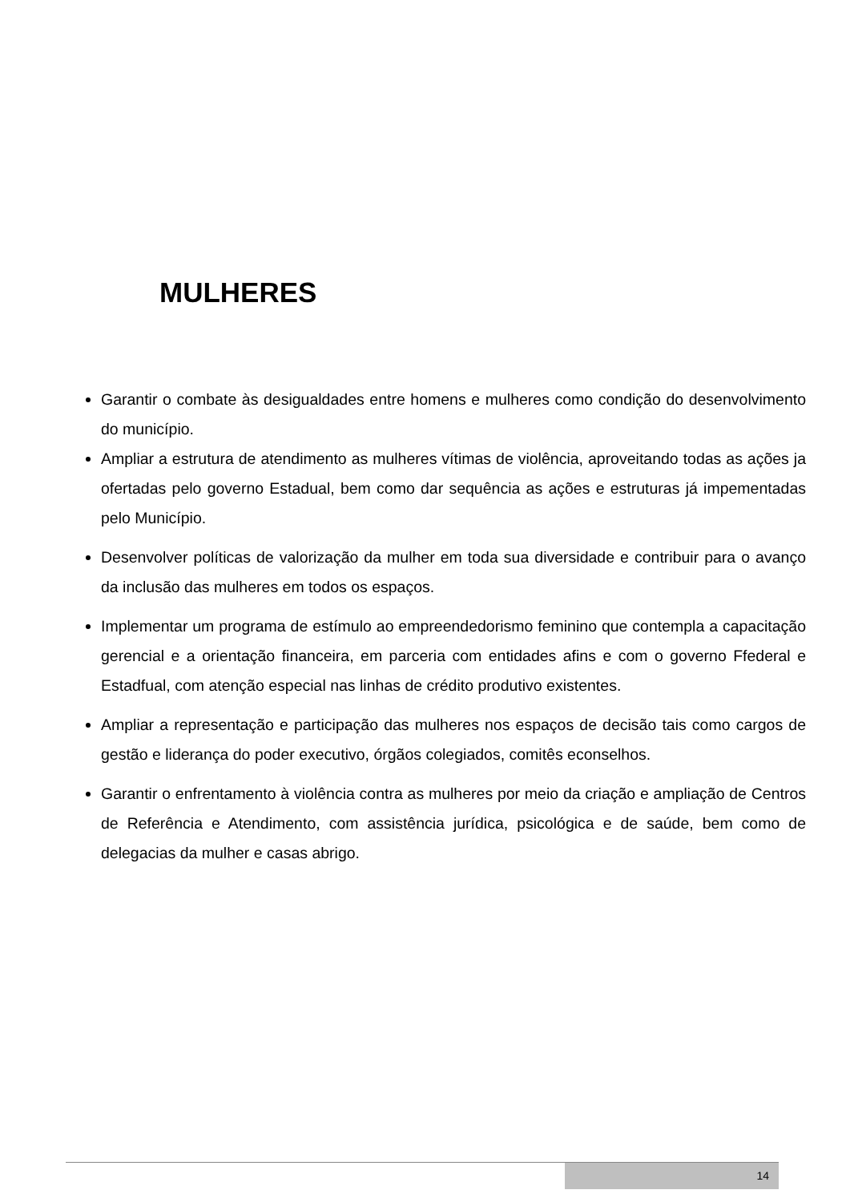MULHERES
Garantir o combate às desigualdades entre homens e mulheres como condição do desenvolvimento do município.
Ampliar a estrutura de atendimento as mulheres vítimas de violência, aproveitando todas as ações ja ofertadas pelo governo Estadual, bem como dar sequência as ações e estruturas já impementadas pelo Município.
Desenvolver políticas de valorização da mulher em toda sua diversidade e contribuir para o avanço da inclusão das mulheres em todos os espaços.
Implementar um programa de estímulo ao empreendedorismo feminino que contempla a capacitação gerencial e a orientação financeira, em parceria com entidades afins e com o governo Ffederal e Estadfual, com atenção especial nas linhas de crédito produtivo existentes.
Ampliar a representação e participação das mulheres nos espaços de decisão tais como cargos de gestão e liderança do poder executivo, órgãos colegiados, comitês econselhos.
Garantir o enfrentamento à violência contra as mulheres por meio da criação e ampliação de Centros de Referência e Atendimento, com assistência jurídica, psicológica e de saúde, bem como de delegacias da mulher e casas abrigo.
14